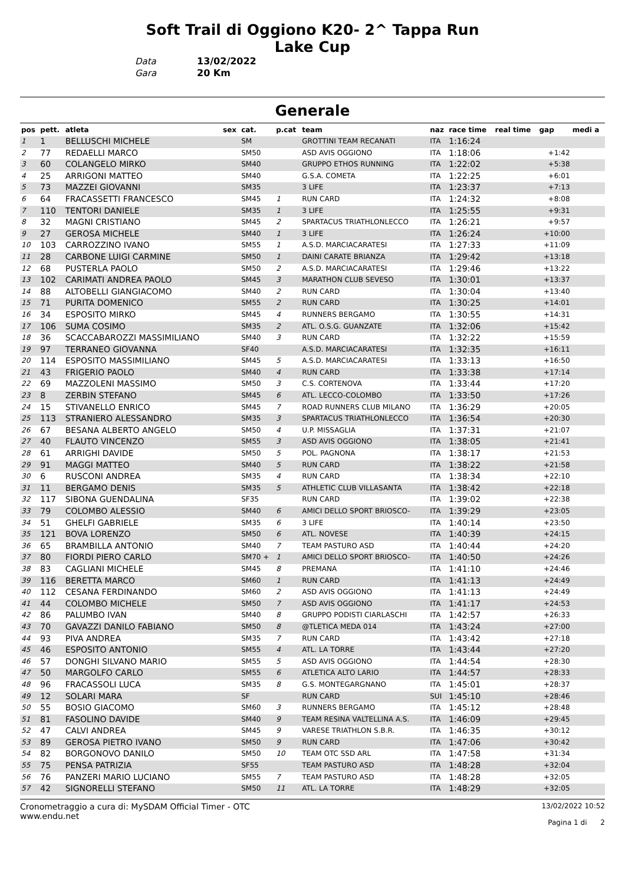Soft Trail di Oggiono K20- 2^ Tappa Run
Lake Cup
Data 13/02/2022
Gara 20 Km
Generale
| pos | pett. | atleta | sex | cat. | p.cat | team | naz | race time | real time | gap | medi a |
| --- | --- | --- | --- | --- | --- | --- | --- | --- | --- | --- | --- |
| 1 | 1 | BELLUSCHI MICHELE | | SM | | GROTTINI TEAM RECANATI | ITA | 1:16:24 | | | |
| 2 | 77 | REDAELLI MARCO | | SM50 | | ASD AVIS OGGIONO | ITA | 1:18:06 | | +1:42 | |
| 3 | 60 | COLANGELO MIRKO | | SM40 | | GRUPPO ETHOS RUNNING | ITA | 1:22:02 | | +5:38 | |
| 4 | 25 | ARRIGONI MATTEO | | SM40 | | G.S.A. COMETA | ITA | 1:22:25 | | +6:01 | |
| 5 | 73 | MAZZEI GIOVANNI | | SM35 | | 3 LIFE | ITA | 1:23:37 | | +7:13 | |
| 6 | 64 | FRACASSETTI FRANCESCO | | SM45 | 1 | RUN CARD | ITA | 1:24:32 | | +8:08 | |
| 7 | 110 | TENTORI DANIELE | | SM35 | 1 | 3 LIFE | ITA | 1:25:55 | | +9:31 | |
| 8 | 32 | MAGNI CRISTIANO | | SM45 | 2 | SPARTACUS TRIATHLONLECCO | ITA | 1:26:21 | | +9:57 | |
| 9 | 27 | GEROSA MICHELE | | SM40 | 1 | 3 LIFE | ITA | 1:26:24 | | +10:00 | |
| 10 | 103 | CARROZZINO IVANO | | SM55 | 1 | A.S.D. MARCIACARATESI | ITA | 1:27:33 | | +11:09 | |
| 11 | 28 | CARBONE LUIGI CARMINE | | SM50 | 1 | DAINI CARATE BRIANZA | ITA | 1:29:42 | | +13:18 | |
| 12 | 68 | PUSTERLA PAOLO | | SM50 | 2 | A.S.D. MARCIACARATESI | ITA | 1:29:46 | | +13:22 | |
| 13 | 102 | CARIMATI ANDREA PAOLO | | SM45 | 3 | MARATHON CLUB SEVESO | ITA | 1:30:01 | | +13:37 | |
| 14 | 88 | ALTOBELLI GIANGIACOMO | | SM40 | 2 | RUN CARD | ITA | 1:30:04 | | +13:40 | |
| 15 | 71 | PURITA DOMENICO | | SM55 | 2 | RUN CARD | ITA | 1:30:25 | | +14:01 | |
| 16 | 34 | ESPOSITO MIRKO | | SM45 | 4 | RUNNERS BERGAMO | ITA | 1:30:55 | | +14:31 | |
| 17 | 106 | SUMA COSIMO | | SM35 | 2 | ATL. O.S.G. GUANZATE | ITA | 1:32:06 | | +15:42 | |
| 18 | 36 | SCACCABAROZZI MASSIMILIANO | | SM40 | 3 | RUN CARD | ITA | 1:32:22 | | +15:59 | |
| 19 | 97 | TERRANEO GIOVANNA | | SF40 | | A.S.D. MARCIACARATESI | ITA | 1:32:35 | | +16:11 | |
| 20 | 114 | ESPOSITO MASSIMILIANO | | SM45 | 5 | A.S.D. MARCIACARATESI | ITA | 1:33:13 | | +16:50 | |
| 21 | 43 | FRIGERIO PAOLO | | SM40 | 4 | RUN CARD | ITA | 1:33:38 | | +17:14 | |
| 22 | 69 | MAZZOLENI MASSIMO | | SM50 | 3 | C.S. CORTENOVA | ITA | 1:33:44 | | +17:20 | |
| 23 | 8 | ZERBIN STEFANO | | SM45 | 6 | ATL. LECCO-COLOMBO | ITA | 1:33:50 | | +17:26 | |
| 24 | 15 | STIVANELLO ENRICO | | SM45 | 7 | ROAD RUNNERS CLUB MILANO | ITA | 1:36:29 | | +20:05 | |
| 25 | 113 | STRANIERO ALESSANDRO | | SM35 | 3 | SPARTACUS TRIATHLONLECCO | ITA | 1:36:54 | | +20:30 | |
| 26 | 67 | BESANA ALBERTO ANGELO | | SM50 | 4 | U.P. MISSAGLIA | ITA | 1:37:31 | | +21:07 | |
| 27 | 40 | FLAUTO VINCENZO | | SM55 | 3 | ASD AVIS OGGIONO | ITA | 1:38:05 | | +21:41 | |
| 28 | 61 | ARRIGHI DAVIDE | | SM50 | 5 | POL. PAGNONA | ITA | 1:38:17 | | +21:53 | |
| 29 | 91 | MAGGI MATTEO | | SM40 | 5 | RUN CARD | ITA | 1:38:22 | | +21:58 | |
| 30 | 6 | RUSCONI ANDREA | | SM35 | 4 | RUN CARD | ITA | 1:38:34 | | +22:10 | |
| 31 | 11 | BERGAMO DENIS | | SM35 | 5 | ATHLETIC CLUB VILLASANTA | ITA | 1:38:42 | | +22:18 | |
| 32 | 117 | SIBONA GUENDALINA | | SF35 | | RUN CARD | ITA | 1:39:02 | | +22:38 | |
| 33 | 79 | COLOMBO ALESSIO | | SM40 | 6 | AMICI DELLO SPORT BRIOSCO- | ITA | 1:39:29 | | +23:05 | |
| 34 | 51 | GHELFI GABRIELE | | SM35 | 6 | 3 LIFE | ITA | 1:40:14 | | +23:50 | |
| 35 | 121 | BOVA LORENZO | | SM50 | 6 | ATL. NOVESE | ITA | 1:40:39 | | +24:15 | |
| 36 | 65 | BRAMBILLA ANTONIO | | SM40 | 7 | TEAM PASTURO ASD | ITA | 1:40:44 | | +24:20 | |
| 37 | 80 | FIORDI PIERO CARLO | | SM70 + | 1 | AMICI DELLO SPORT BRIOSCO- | ITA | 1:40:50 | | +24:26 | |
| 38 | 83 | CAGLIANI MICHELE | | SM45 | 8 | PREMANA | ITA | 1:41:10 | | +24:46 | |
| 39 | 116 | BERETTA MARCO | | SM60 | 1 | RUN CARD | ITA | 1:41:13 | | +24:49 | |
| 40 | 112 | CESANA FERDINANDO | | SM60 | 2 | ASD AVIS OGGIONO | ITA | 1:41:13 | | +24:49 | |
| 41 | 44 | COLOMBO MICHELE | | SM50 | 7 | ASD AVIS OGGIONO | ITA | 1:41:17 | | +24:53 | |
| 42 | 86 | PALUMBO IVAN | | SM40 | 8 | GRUPPO PODISTI CIARLASCHI | ITA | 1:42:57 | | +26:33 | |
| 43 | 70 | GAVAZZI DANILO FABIANO | | SM50 | 8 | @TLETICA MEDA 014 | ITA | 1:43:24 | | +27:00 | |
| 44 | 93 | PIVA ANDREA | | SM35 | 7 | RUN CARD | ITA | 1:43:42 | | +27:18 | |
| 45 | 46 | ESPOSITO ANTONIO | | SM55 | 4 | ATL. LA TORRE | ITA | 1:43:44 | | +27:20 | |
| 46 | 57 | DONGHI SILVANO MARIO | | SM55 | 5 | ASD AVIS OGGIONO | ITA | 1:44:54 | | +28:30 | |
| 47 | 50 | MARGOLFO CARLO | | SM55 | 6 | ATLETICA ALTO LARIO | ITA | 1:44:57 | | +28:33 | |
| 48 | 96 | FRACASSOLI LUCA | | SM35 | 8 | G.S. MONTEGARGNANO | ITA | 1:45:01 | | +28:37 | |
| 49 | 12 | SOLARI MARA | | SF | | RUN CARD | SUI | 1:45:10 | | +28:46 | |
| 50 | 55 | BOSIO GIACOMO | | SM60 | 3 | RUNNERS BERGAMO | ITA | 1:45:12 | | +28:48 | |
| 51 | 81 | FASOLINO DAVIDE | | SM40 | 9 | TEAM RESINA VALTELLINA A.S. | ITA | 1:46:09 | | +29:45 | |
| 52 | 47 | CALVI ANDREA | | SM45 | 9 | VARESE TRIATHLON S.B.R. | ITA | 1:46:35 | | +30:12 | |
| 53 | 89 | GEROSA PIETRO IVANO | | SM50 | 9 | RUN CARD | ITA | 1:47:06 | | +30:42 | |
| 54 | 82 | BORGONOVO DANILO | | SM50 | 10 | TEAM OTC SSD ARL | ITA | 1:47:58 | | +31:34 | |
| 55 | 75 | PENSA PATRIZIA | | SF55 | | TEAM PASTURO ASD | ITA | 1:48:28 | | +32:04 | |
| 56 | 76 | PANZERI MARIO LUCIANO | | SM55 | 7 | TEAM PASTURO ASD | ITA | 1:48:28 | | +32:05 | |
| 57 | 42 | SIGNORELLI STEFANO | | SM50 | 11 | ATL. LA TORRE | ITA | 1:48:29 | | +32:05 | |
Cronometraggio a cura di: MySDAM Official Timer - OTC
www.endu.net
13/02/2022 10:52
Pagina 1 di 2